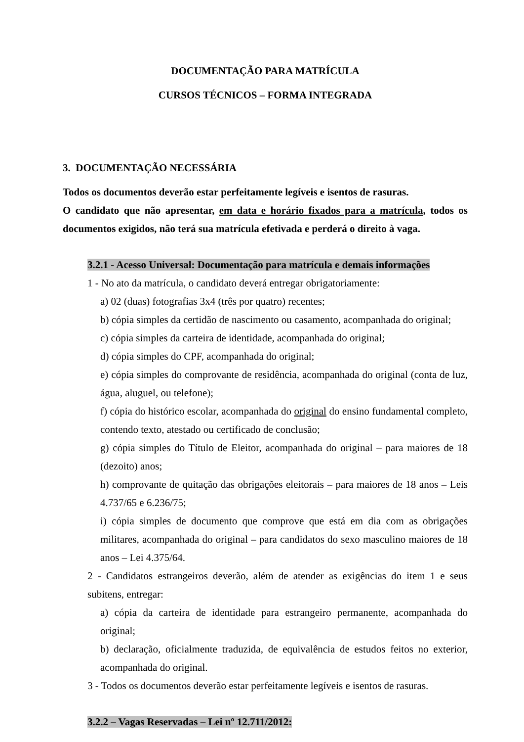DOCUMENTAÇÃO PARA MATRÍCULA
CURSOS TÉCNICOS – FORMA INTEGRADA
3. DOCUMENTAÇÃO NECESSÁRIA
Todos os documentos deverão estar perfeitamente legíveis e isentos de rasuras.
O candidato que não apresentar, em data e horário fixados para a matrícula, todos os documentos exigidos, não terá sua matrícula efetivada e perderá o direito à vaga.
3.2.1 - Acesso Universal: Documentação para matrícula e demais informações
1 - No ato da matrícula, o candidato deverá entregar obrigatoriamente:
a) 02 (duas) fotografias 3x4 (três por quatro) recentes;
b) cópia simples da certidão de nascimento ou casamento, acompanhada do original;
c) cópia simples da carteira de identidade, acompanhada do original;
d) cópia simples do CPF, acompanhada do original;
e) cópia simples do comprovante de residência, acompanhada do original (conta de luz, água, aluguel, ou telefone);
f) cópia do histórico escolar, acompanhada do original do ensino fundamental completo, contendo texto, atestado ou certificado de conclusão;
g) cópia simples do Título de Eleitor, acompanhada do original – para maiores de 18 (dezoito) anos;
h) comprovante de quitação das obrigações eleitorais – para maiores de 18 anos – Leis 4.737/65 e 6.236/75;
i) cópia simples de documento que comprove que está em dia com as obrigações militares, acompanhada do original – para candidatos do sexo masculino maiores de 18 anos – Lei 4.375/64.
2 - Candidatos estrangeiros deverão, além de atender as exigências do item 1 e seus subitens, entregar:
a) cópia da carteira de identidade para estrangeiro permanente, acompanhada do original;
b) declaração, oficialmente traduzida, de equivalência de estudos feitos no exterior, acompanhada do original.
3 - Todos os documentos deverão estar perfeitamente legíveis e isentos de rasuras.
3.2.2 – Vagas Reservadas – Lei nº 12.711/2012: